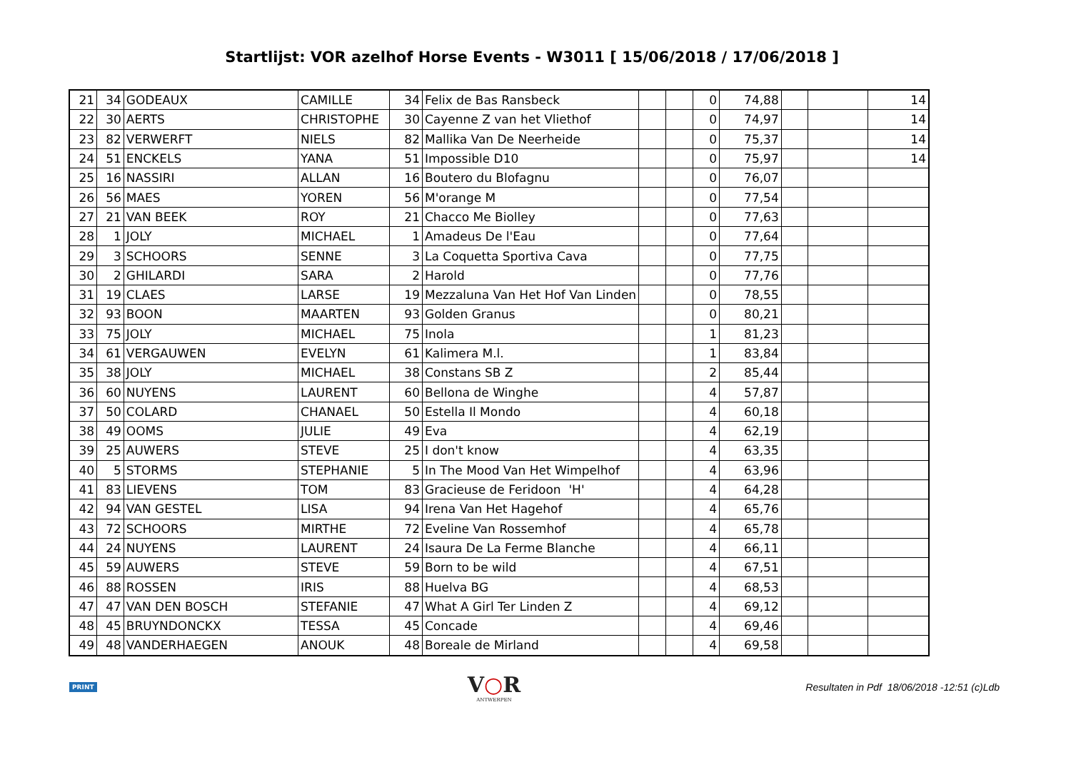Startlijst: VOR azelhof Horse Events - W3011 [ 15/06/2018 / 17/06/2018 ]
| 21 | 34 | GODEAUX | CAMILLE | 34 | Felix de Bas Ransbeck | | | 0 | 74,88 | | | 14 |
| 22 | 30 | AERTS | CHRISTOPHE | 30 | Cayenne Z van het Vliethof | | | 0 | 74,97 | | | 14 |
| 23 | 82 | VERWERFT | NIELS | 82 | Mallika Van De Neerheide | | | 0 | 75,37 | | | 14 |
| 24 | 51 | ENCKELS | YANA | 51 | Impossible D10 | | | 0 | 75,97 | | | 14 |
| 25 | 16 | NASSIRI | ALLAN | 16 | Boutero du Blofagnu | | | 0 | 76,07 | | | |
| 26 | 56 | MAES | YOREN | 56 | M'orange M | | | 0 | 77,54 | | | |
| 27 | 21 | VAN BEEK | ROY | 21 | Chacco Me Biolley | | | 0 | 77,63 | | | |
| 28 | 1 | JOLY | MICHAEL | 1 | Amadeus De l'Eau | | | 0 | 77,64 | | | |
| 29 | 3 | SCHOORS | SENNE | 3 | La Coquetta Sportiva Cava | | | 0 | 77,75 | | | |
| 30 | 2 | GHILARDI | SARA | 2 | Harold | | | 0 | 77,76 | | | |
| 31 | 19 | CLAES | LARSE | 19 | Mezzaluna Van Het Hof Van Linden | | | 0 | 78,55 | | | |
| 32 | 93 | BOON | MAARTEN | 93 | Golden Granus | | | 0 | 80,21 | | | |
| 33 | 75 | JOLY | MICHAEL | 75 | Inola | | | 1 | 81,23 | | | |
| 34 | 61 | VERGAUWEN | EVELYN | 61 | Kalimera M.l. | | | 1 | 83,84 | | | |
| 35 | 38 | JOLY | MICHAEL | 38 | Constans SB Z | | | 2 | 85,44 | | | |
| 36 | 60 | NUYENS | LAURENT | 60 | Bellona de Winghe | | | 4 | 57,87 | | | |
| 37 | 50 | COLARD | CHANAEL | 50 | Estella Il Mondo | | | 4 | 60,18 | | | |
| 38 | 49 | OOMS | JULIE | 49 | Eva | | | 4 | 62,19 | | | |
| 39 | 25 | AUWERS | STEVE | 25 | I don't know | | | 4 | 63,35 | | | |
| 40 | 5 | STORMS | STEPHANIE | 5 | In The Mood Van Het Wimpelhof | | | 4 | 63,96 | | | |
| 41 | 83 | LIEVENS | TOM | 83 | Gracieuse de Feridoon 'H' | | | 4 | 64,28 | | | |
| 42 | 94 | VAN GESTEL | LISA | 94 | Irena Van Het Hagehof | | | 4 | 65,76 | | | |
| 43 | 72 | SCHOORS | MIRTHE | 72 | Eveline Van Rossemhof | | | 4 | 65,78 | | | |
| 44 | 24 | NUYENS | LAURENT | 24 | Isaura De La Ferme Blanche | | | 4 | 66,11 | | | |
| 45 | 59 | AUWERS | STEVE | 59 | Born to be wild | | | 4 | 67,51 | | | |
| 46 | 88 | ROSSEN | IRIS | 88 | Huelva BG | | | 4 | 68,53 | | | |
| 47 | 47 | VAN DEN BOSCH | STEFANIE | 47 | What A Girl Ter Linden Z | | | 4 | 69,12 | | | |
| 48 | 45 | BRUYNDONCKX | TESSA | 45 | Concade | | | 4 | 69,46 | | | |
| 49 | 48 | VANDERHAEGEN | ANOUK | 48 | Boreale de Mirland | | | 4 | 69,58 | | | |
PRINT
V○R
ANTWERPEN
Resultaten in Pdf 18/06/2018 -12:51 (c)Ldb